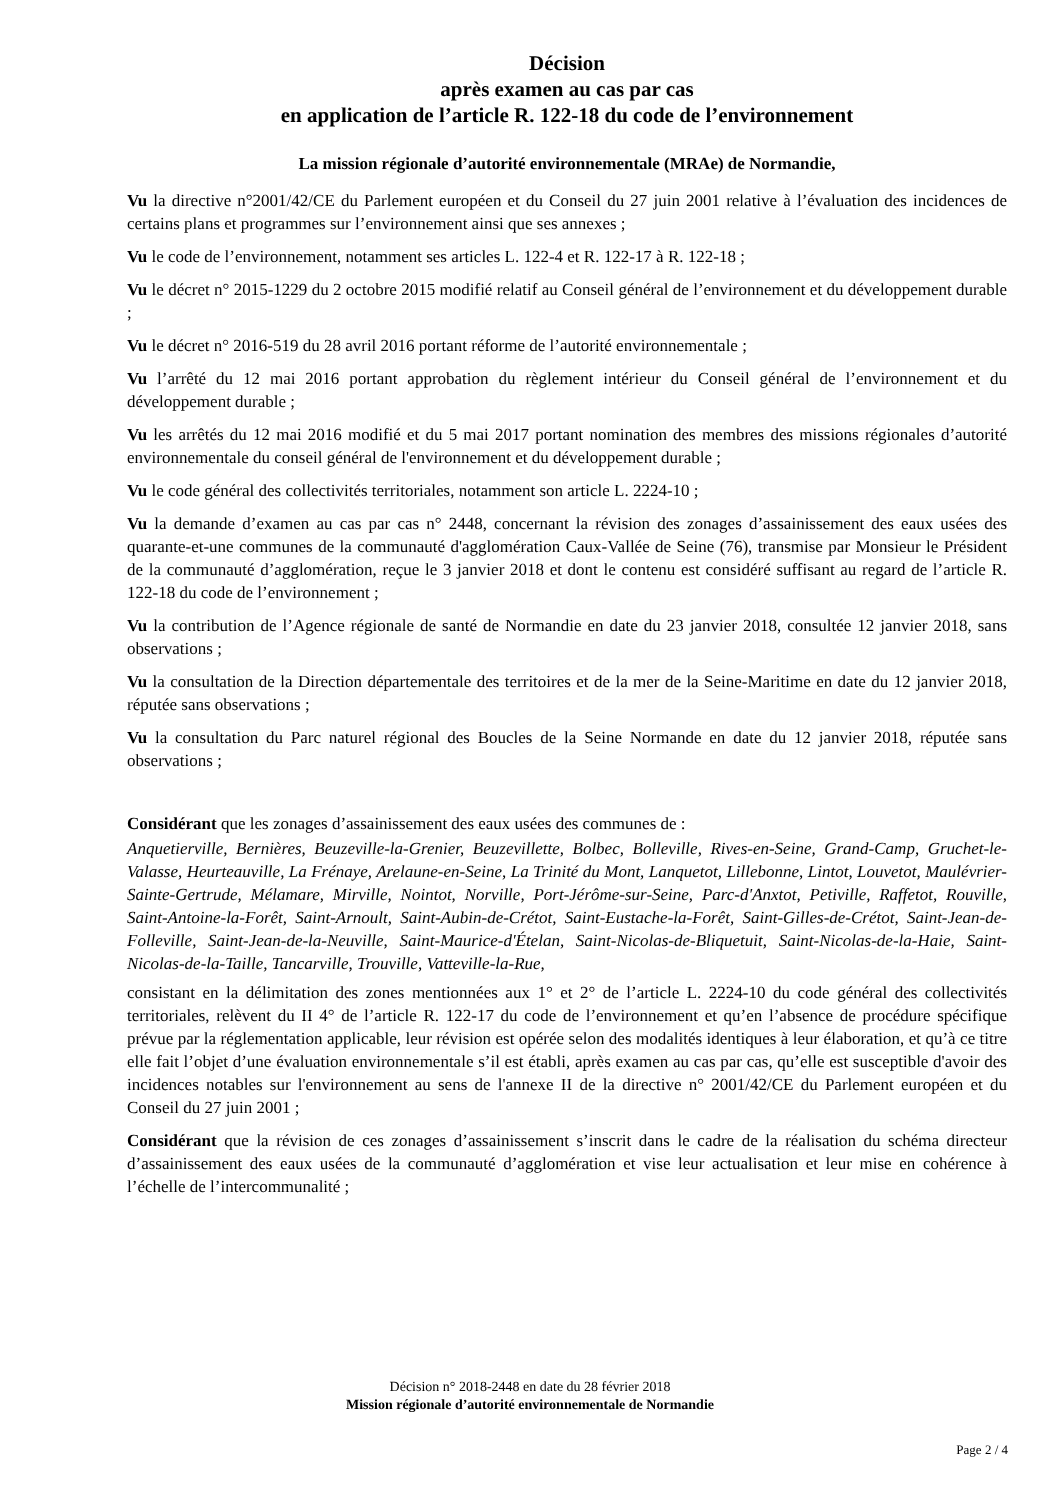Décision
après examen au cas par cas
en application de l’article R. 122-18 du code de l’environnement
La mission régionale d’autorité environnementale (MRAe) de Normandie,
Vu la directive n°2001/42/CE du Parlement européen et du Conseil du 27 juin 2001 relative à l’évaluation des incidences de certains plans et programmes sur l’environnement ainsi que ses annexes ;
Vu le code de l’environnement, notamment ses articles L. 122-4 et R. 122-17 à R. 122-18 ;
Vu le décret n° 2015-1229 du 2 octobre 2015 modifié relatif au Conseil général de l’environnement et du développement durable ;
Vu le décret n° 2016-519 du 28 avril 2016 portant réforme de l’autorité environnementale ;
Vu l’arrêté du 12 mai 2016 portant approbation du règlement intérieur du Conseil général de l’environnement et du développement durable ;
Vu les arrêtés du 12 mai 2016 modifié et du 5 mai 2017 portant nomination des membres des missions régionales d’autorité environnementale du conseil général de l'environnement et du développement durable ;
Vu le code général des collectivités territoriales, notamment son article L. 2224-10 ;
Vu la demande d’examen au cas par cas n° 2448, concernant la révision des zonages d’assainissement des eaux usées des quarante-et-une communes de la communauté d'agglomération Caux-Vallée de Seine (76), transmise par Monsieur le Président de la communauté d’agglomération, reçue le 3 janvier 2018 et dont le contenu est considéré suffisant au regard de l’article R. 122-18 du code de l’environnement ;
Vu la contribution de l’Agence régionale de santé de Normandie en date du 23 janvier 2018, consultée 12 janvier 2018, sans observations ;
Vu la consultation de la Direction départementale des territoires et de la mer de la Seine-Maritime en date du 12 janvier 2018, réputée sans observations ;
Vu la consultation du Parc naturel régional des Boucles de la Seine Normande en date du 12 janvier 2018, réputée sans observations ;
Considérant que les zonages d’assainissement des eaux usées des communes de :
Anquetierville, Bernières, Beuzeville-la-Grenier, Beuzevillette, Bolbec, Bolleville, Rives-en-Seine, Grand-Camp, Gruchet-le-Valasse, Heurteauville, La Frénaye, Arelaune-en-Seine, La Trinité du Mont, Lanquetot, Lillebonne, Lintot, Louvetot, Maulévrier-Sainte-Gertrude, Mélamare, Mirville, Nointot, Norville, Port-Jérôme-sur-Seine, Parc-d'Anxtot, Petiville, Raffetot, Rouville, Saint-Antoine-la-Forêt, Saint-Arnoult, Saint-Aubin-de-Crétot, Saint-Eustache-la-Forêt, Saint-Gilles-de-Crétot, Saint-Jean-de-Folleville, Saint-Jean-de-la-Neuville, Saint-Maurice-d'Ételan, Saint-Nicolas-de-Bliquetuit, Saint-Nicolas-de-la-Haie, Saint-Nicolas-de-la-Taille, Tancarville, Trouville, Vatteville-la-Rue,
consistant en la délimitation des zones mentionnées aux 1° et 2° de l’article L. 2224-10 du code général des collectivités territoriales, relèvent du II 4° de l’article R. 122-17 du code de l’environnement et qu’en l’absence de procédure spécifique prévue par la réglementation applicable, leur révision est opérée selon des modalités identiques à leur élaboration, et qu’à ce titre elle fait l’objet d’une évaluation environnementale s’il est établi, après examen au cas par cas, qu’elle est susceptible d'avoir des incidences notables sur l'environnement au sens de l'annexe II de la directive n° 2001/42/CE du Parlement européen et du Conseil du 27 juin 2001 ;
Considérant que la révision de ces zonages d’assainissement s’inscrit dans le cadre de la réalisation du schéma directeur d’assainissement des eaux usées de la communauté d’agglomération et vise leur actualisation et leur mise en cohérence à l’échelle de l’intercommunalité ;
Décision n° 2018-2448 en date du 28 février 2018
Mission régionale d’autorité environnementale de Normandie
Page 2 / 4